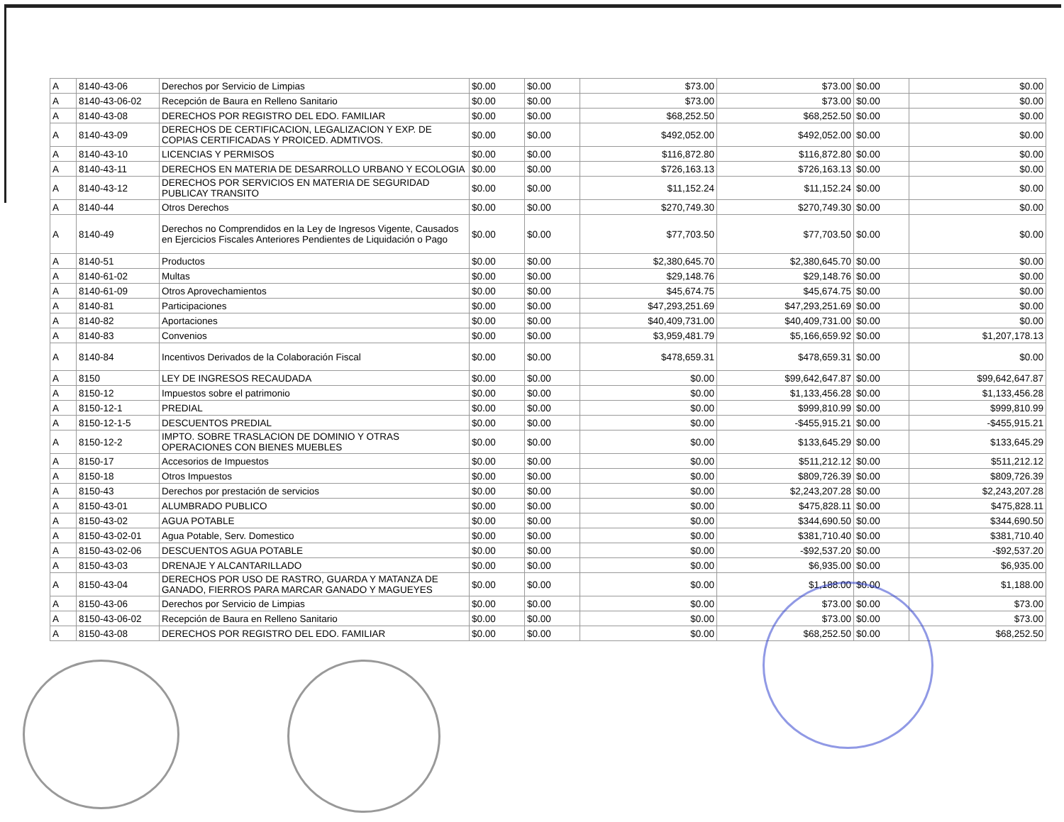| A | 8140-43-06 | Derechos por Servicio de Limpias | $0.00 | $0.00 | $73.00 | $73.00 | $0.00 | $0.00 |
| A | 8140-43-06-02 | Recepción de Baura en Relleno Sanitario | $0.00 | $0.00 | $73.00 | $73.00 | $0.00 | $0.00 |
| A | 8140-43-08 | DERECHOS POR REGISTRO DEL EDO. FAMILIAR | $0.00 | $0.00 | $68,252.50 | $68,252.50 | $0.00 | $0.00 |
| A | 8140-43-09 | DERECHOS DE CERTIFICACION, LEGALIZACION Y EXP. DE COPIAS CERTIFICADAS Y PROICED. ADMTIVOS. | $0.00 | $0.00 | $492,052.00 | $492,052.00 | $0.00 | $0.00 |
| A | 8140-43-10 | LICENCIAS Y PERMISOS | $0.00 | $0.00 | $116,872.80 | $116,872.80 | $0.00 | $0.00 |
| A | 8140-43-11 | DERECHOS EN MATERIA DE DESARROLLO URBANO Y ECOLOGIA | $0.00 | $0.00 | $726,163.13 | $726,163.13 | $0.00 | $0.00 |
| A | 8140-43-12 | DERECHOS POR SERVICIOS EN MATERIA DE SEGURIDAD PUBLICAY TRANSITO | $0.00 | $0.00 | $11,152.24 | $11,152.24 | $0.00 | $0.00 |
| A | 8140-44 | Otros Derechos | $0.00 | $0.00 | $270,749.30 | $270,749.30 | $0.00 | $0.00 |
| A | 8140-49 | Derechos no Comprendidos en la Ley de Ingresos Vigente, Causados en Ejercicios Fiscales Anteriores Pendientes de Liquidación o Pago | $0.00 | $0.00 | $77,703.50 | $77,703.50 | $0.00 | $0.00 |
| A | 8140-51 | Productos | $0.00 | $0.00 | $2,380,645.70 | $2,380,645.70 | $0.00 | $0.00 |
| A | 8140-61-02 | Multas | $0.00 | $0.00 | $29,148.76 | $29,148.76 | $0.00 | $0.00 |
| A | 8140-61-09 | Otros Aprovechamientos | $0.00 | $0.00 | $45,674.75 | $45,674.75 | $0.00 | $0.00 |
| A | 8140-81 | Participaciones | $0.00 | $0.00 | $47,293,251.69 | $47,293,251.69 | $0.00 | $0.00 |
| A | 8140-82 | Aportaciones | $0.00 | $0.00 | $40,409,731.00 | $40,409,731.00 | $0.00 | $0.00 |
| A | 8140-83 | Convenios | $0.00 | $0.00 | $3,959,481.79 | $5,166,659.92 | $0.00 | $1,207,178.13 |
| A | 8140-84 | Incentivos Derivados de la Colaboración Fiscal | $0.00 | $0.00 | $478,659.31 | $478,659.31 | $0.00 | $0.00 |
| A | 8150 | LEY DE INGRESOS RECAUDADA | $0.00 | $0.00 | $0.00 | $99,642,647.87 | $0.00 | $99,642,647.87 |
| A | 8150-12 | Impuestos sobre el patrimonio | $0.00 | $0.00 | $0.00 | $1,133,456.28 | $0.00 | $1,133,456.28 |
| A | 8150-12-1 | PREDIAL | $0.00 | $0.00 | $0.00 | $999,810.99 | $0.00 | $999,810.99 |
| A | 8150-12-1-5 | DESCUENTOS PREDIAL | $0.00 | $0.00 | $0.00 | -$455,915.21 | $0.00 | -$455,915.21 |
| A | 8150-12-2 | IMPTO. SOBRE TRASLACION DE DOMINIO Y OTRAS OPERACIONES CON BIENES MUEBLES | $0.00 | $0.00 | $0.00 | $133,645.29 | $0.00 | $133,645.29 |
| A | 8150-17 | Accesorios de Impuestos | $0.00 | $0.00 | $0.00 | $511,212.12 | $0.00 | $511,212.12 |
| A | 8150-18 | Otros Impuestos | $0.00 | $0.00 | $0.00 | $809,726.39 | $0.00 | $809,726.39 |
| A | 8150-43 | Derechos por prestación de servicios | $0.00 | $0.00 | $0.00 | $2,243,207.28 | $0.00 | $2,243,207.28 |
| A | 8150-43-01 | ALUMBRADO PUBLICO | $0.00 | $0.00 | $0.00 | $475,828.11 | $0.00 | $475,828.11 |
| A | 8150-43-02 | AGUA POTABLE | $0.00 | $0.00 | $0.00 | $344,690.50 | $0.00 | $344,690.50 |
| A | 8150-43-02-01 | Agua Potable, Serv. Domestico | $0.00 | $0.00 | $0.00 | $381,710.40 | $0.00 | $381,710.40 |
| A | 8150-43-02-06 | DESCUENTOS AGUA POTABLE | $0.00 | $0.00 | $0.00 | -$92,537.20 | $0.00 | -$92,537.20 |
| A | 8150-43-03 | DRENAJE Y ALCANTARILLADO | $0.00 | $0.00 | $0.00 | $6,935.00 | $0.00 | $6,935.00 |
| A | 8150-43-04 | DERECHOS POR USO DE RASTRO, GUARDA Y MATANZA DE GANADO, FIERROS PARA MARCAR GANADO Y MAGUEYES | $0.00 | $0.00 | $0.00 | $1,188.00 | $0.00 | $1,188.00 |
| A | 8150-43-06 | Derechos por Servicio de Limpias | $0.00 | $0.00 | $0.00 | $73.00 | $0.00 | $73.00 |
| A | 8150-43-06-02 | Recepción de Baura en Relleno Sanitario | $0.00 | $0.00 | $0.00 | $73.00 | $0.00 | $73.00 |
| A | 8150-43-08 | DERECHOS POR REGISTRO DEL EDO. FAMILIAR | $0.00 | $0.00 | $0.00 | $68,252.50 | $0.00 | $68,252.50 |